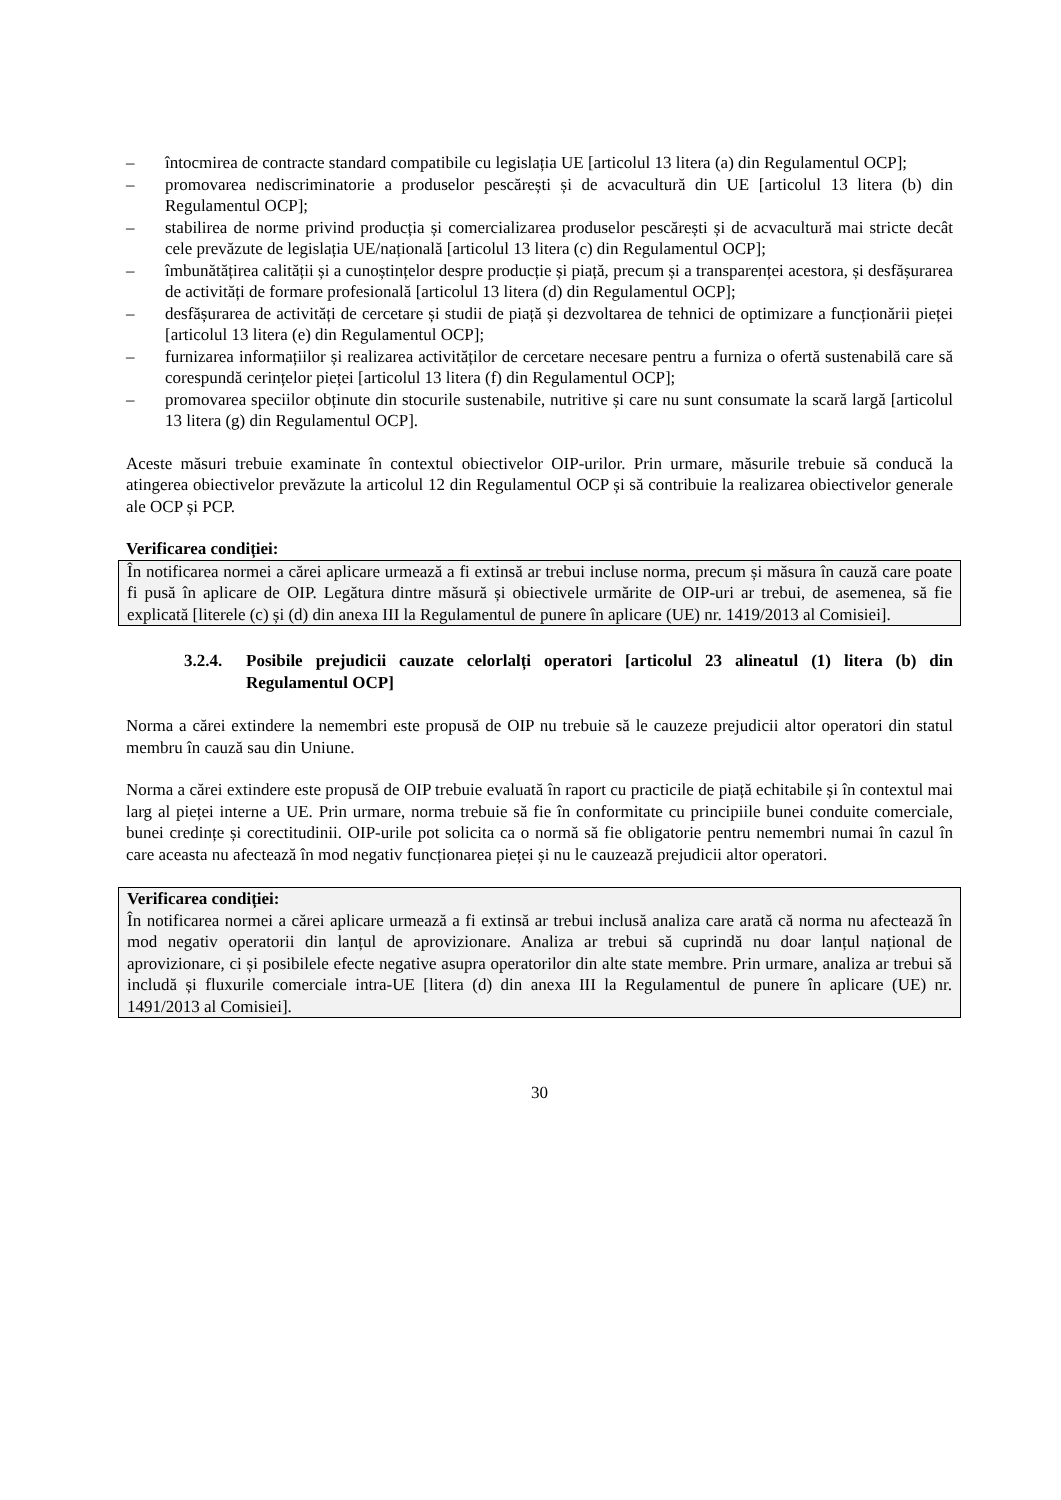– întocmirea de contracte standard compatibile cu legislația UE [articolul 13 litera (a) din Regulamentul OCP];
– promovarea nediscriminatorie a produselor pescărești și de acvacultură din UE [articolul 13 litera (b) din Regulamentul OCP];
– stabilirea de norme privind producția și comercializarea produselor pescărești și de acvacultură mai stricte decât cele prevăzute de legislația UE/națională [articolul 13 litera (c) din Regulamentul OCP];
– îmbunătățirea calității și a cunoștințelor despre producție și piață, precum și a transparenței acestora, și desfășurarea de activități de formare profesională [articolul 13 litera (d) din Regulamentul OCP];
– desfășurarea de activități de cercetare și studii de piață și dezvoltarea de tehnici de optimizare a funcționării pieței [articolul 13 litera (e) din Regulamentul OCP];
– furnizarea informațiilor și realizarea activităților de cercetare necesare pentru a furniza o ofertă sustenabilă care să corespundă cerințelor pieței [articolul 13 litera (f) din Regulamentul OCP];
– promovarea speciilor obținute din stocurile sustenabile, nutritive și care nu sunt consumate la scară largă [articolul 13 litera (g) din Regulamentul OCP].
Aceste măsuri trebuie examinate în contextul obiectivelor OIP-urilor. Prin urmare, măsurile trebuie să conducă la atingerea obiectivelor prevăzute la articolul 12 din Regulamentul OCP și să contribuie la realizarea obiectivelor generale ale OCP și PCP.
Verificarea condiției:
În notificarea normei a cărei aplicare urmează a fi extinsă ar trebui incluse norma, precum și măsura în cauză care poate fi pusă în aplicare de OIP. Legătura dintre măsură și obiectivele urmărite de OIP-uri ar trebui, de asemenea, să fie explicată [literele (c) și (d) din anexa III la Regulamentul de punere în aplicare (UE) nr. 1419/2013 al Comisiei].
3.2.4. Posibile prejudicii cauzate celorlalți operatori [articolul 23 alineatul (1) litera (b) din Regulamentul OCP]
Norma a cărei extindere la nemembri este propusă de OIP nu trebuie să le cauzeze prejudicii altor operatori din statul membru în cauză sau din Uniune.
Norma a cărei extindere este propusă de OIP trebuie evaluată în raport cu practicile de piață echitabile și în contextul mai larg al pieței interne a UE. Prin urmare, norma trebuie să fie în conformitate cu principiile bunei conduite comerciale, bunei credințe și corectitudinii. OIP-urile pot solicita ca o normă să fie obligatorie pentru nemembri numai în cazul în care aceasta nu afectează în mod negativ funcționarea pieței și nu le cauzează prejudicii altor operatori.
Verificarea condiției:
În notificarea normei a cărei aplicare urmează a fi extinsă ar trebui inclusă analiza care arată că norma nu afectează în mod negativ operatorii din lanțul de aprovizionare. Analiza ar trebui să cuprindă nu doar lanțul național de aprovizionare, ci și posibilele efecte negative asupra operatorilor din alte state membre. Prin urmare, analiza ar trebui să includă și fluxurile comerciale intra-UE [litera (d) din anexa III la Regulamentul de punere în aplicare (UE) nr. 1491/2013 al Comisiei].
30